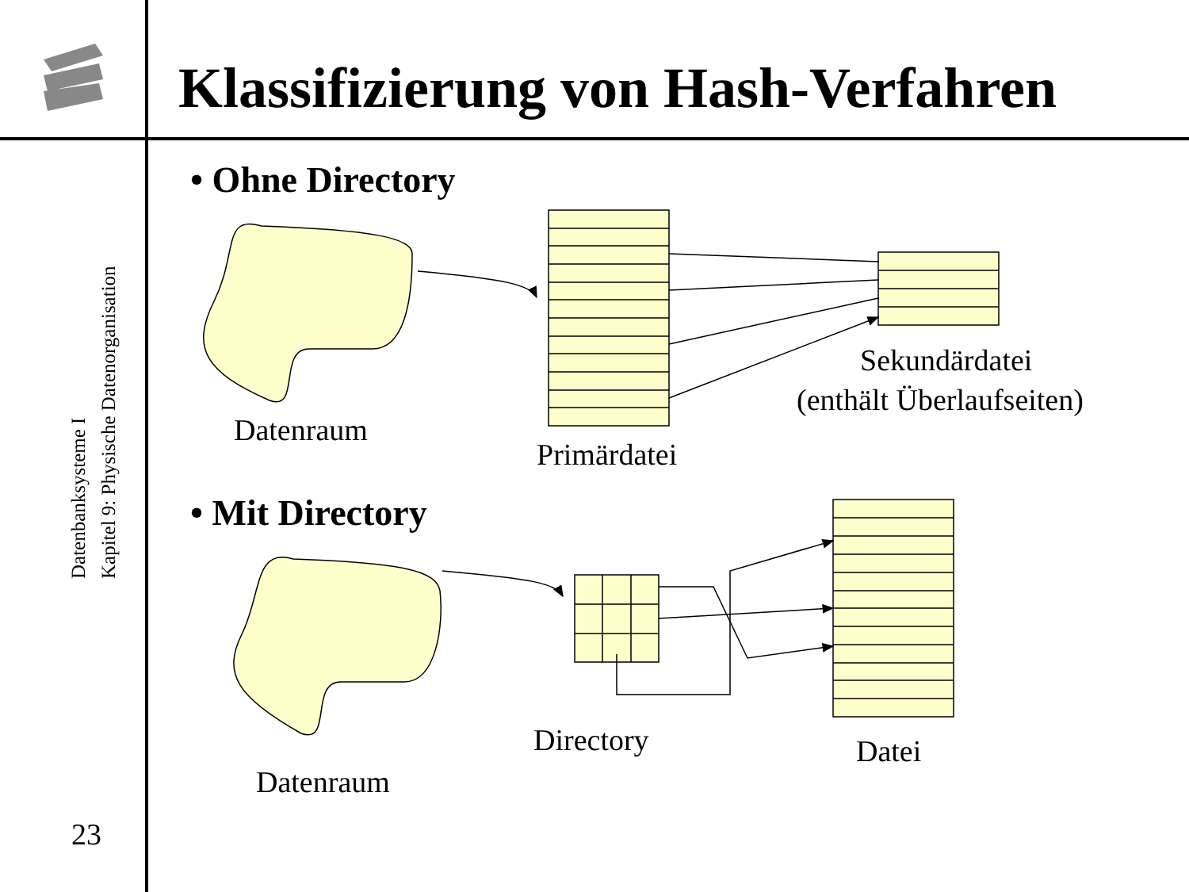Klassifizierung von Hash-Verfahren
Datenbanksysteme I
Kapitel 9: Physische Datenorganisation
23
• Ohne Directory
• Mit Directory
Datenraum
Primärdatei
Sekundärdatei
(enthält Überlaufseiten)
Directory
Datei
Datenraum